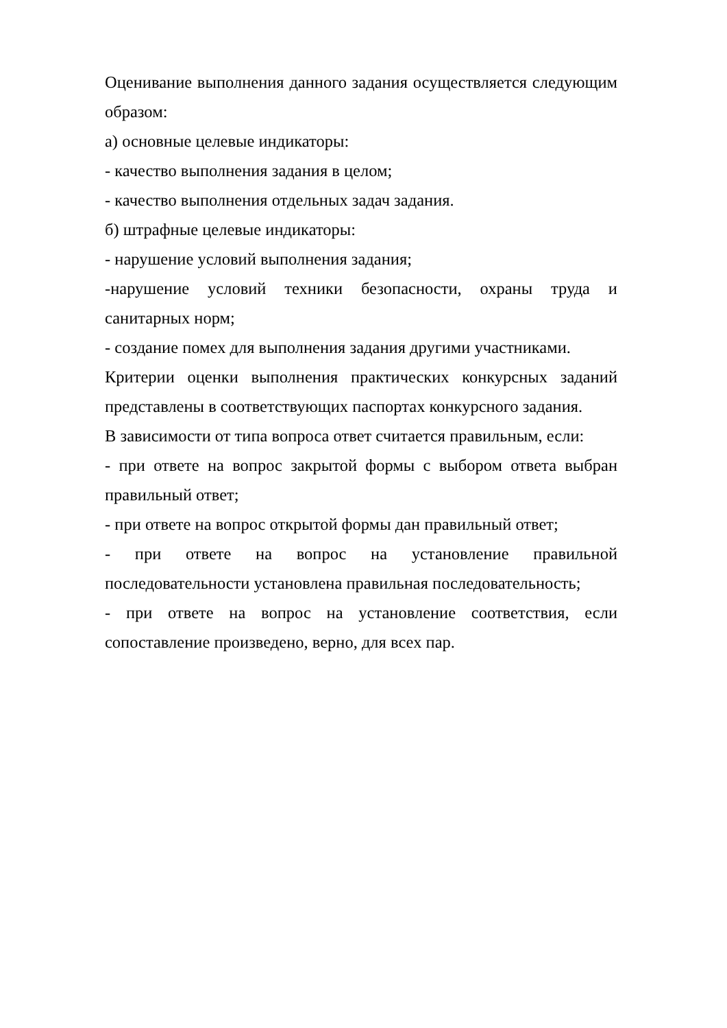Оценивание выполнения данного задания осуществляется следующим образом:
а) основные целевые индикаторы:
- качество выполнения задания в целом;
- качество выполнения отдельных задач задания.
б) штрафные целевые индикаторы:
- нарушение условий выполнения задания;
-нарушение условий техники безопасности, охраны труда и санитарных норм;
- создание помех для выполнения задания другими участниками.
Критерии оценки выполнения практических конкурсных заданий представлены в соответствующих паспортах конкурсного задания.
В зависимости от типа вопроса ответ считается правильным, если:
- при ответе на вопрос закрытой формы с выбором ответа выбран правильный ответ;
- при ответе на вопрос открытой формы дан правильный ответ;
- при ответе на вопрос на установление правильной последовательности установлена правильная последовательность;
- при ответе на вопрос на установление соответствия, если сопоставление произведено, верно, для всех пар.